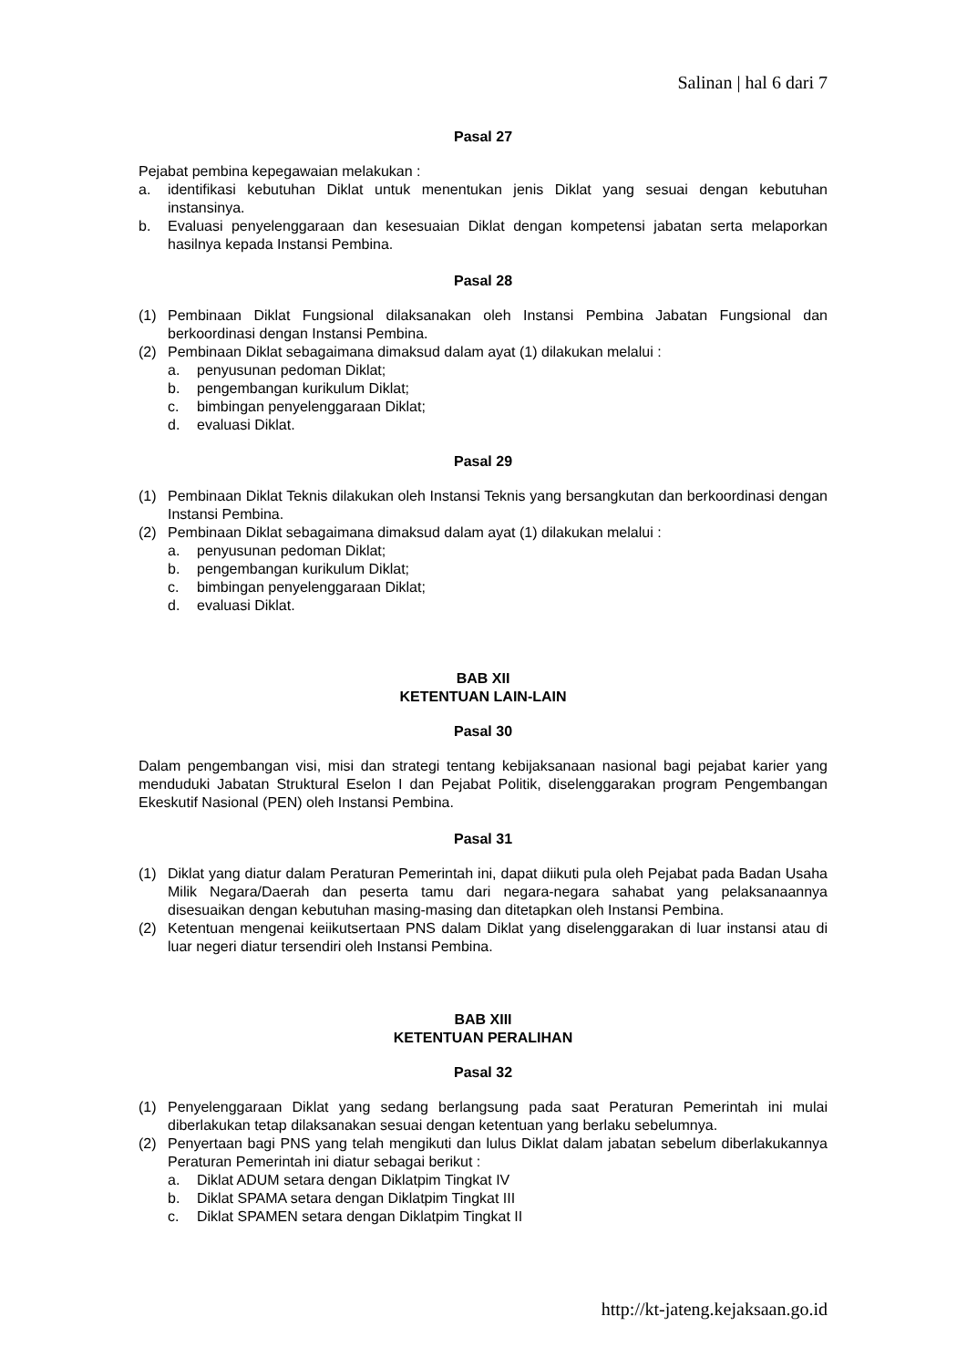Salinan | hal 6 dari 7
Pasal 27
Pejabat pembina kepegawaian melakukan :
a. identifikasi kebutuhan Diklat untuk menentukan jenis Diklat yang sesuai dengan kebutuhan instansinya.
b. Evaluasi penyelenggaraan dan kesesuaian Diklat dengan kompetensi jabatan serta melaporkan hasilnya kepada Instansi Pembina.
Pasal 28
(1) Pembinaan Diklat Fungsional dilaksanakan oleh Instansi Pembina Jabatan Fungsional dan berkoordinasi dengan Instansi Pembina.
(2) Pembinaan Diklat sebagaimana dimaksud dalam ayat (1) dilakukan melalui :
a. penyusunan pedoman Diklat;
b. pengembangan kurikulum Diklat;
c. bimbingan penyelenggaraan Diklat;
d. evaluasi Diklat.
Pasal 29
(1) Pembinaan Diklat Teknis dilakukan oleh Instansi Teknis yang bersangkutan dan berkoordinasi dengan Instansi Pembina.
(2) Pembinaan Diklat sebagaimana dimaksud dalam ayat (1) dilakukan melalui :
a. penyusunan pedoman Diklat;
b. pengembangan kurikulum Diklat;
c. bimbingan penyelenggaraan Diklat;
d. evaluasi Diklat.
BAB XII
KETENTUAN LAIN-LAIN
Pasal 30
Dalam pengembangan visi, misi dan strategi tentang kebijaksanaan nasional bagi pejabat karier yang menduduki Jabatan Struktural Eselon I dan Pejabat Politik, diselenggarakan program Pengembangan Ekeskutif Nasional (PEN) oleh Instansi Pembina.
Pasal 31
(1) Diklat yang diatur dalam Peraturan Pemerintah ini, dapat diikuti pula oleh Pejabat pada Badan Usaha Milik Negara/Daerah dan peserta tamu dari negara-negara sahabat yang pelaksanaannya disesuaikan dengan kebutuhan masing-masing dan ditetapkan oleh Instansi Pembina.
(2) Ketentuan mengenai keiikutsertaan PNS dalam Diklat yang diselenggarakan di luar instansi atau di luar negeri diatur tersendiri oleh Instansi Pembina.
BAB XIII
KETENTUAN PERALIHAN
Pasal 32
(1) Penyelenggaraan Diklat yang sedang berlangsung pada saat Peraturan Pemerintah ini mulai diberlakukan tetap dilaksanakan sesuai dengan ketentuan yang berlaku sebelumnya.
(2) Penyertaan bagi PNS yang telah mengikuti dan lulus Diklat dalam jabatan sebelum diberlakukannya Peraturan Pemerintah ini diatur sebagai berikut :
a. Diklat ADUM setara dengan Diklatpim Tingkat IV
b. Diklat SPAMA setara dengan Diklatpim Tingkat III
c. Diklat SPAMEN setara dengan Diklatpim Tingkat II
http://kt-jateng.kejaksaan.go.id